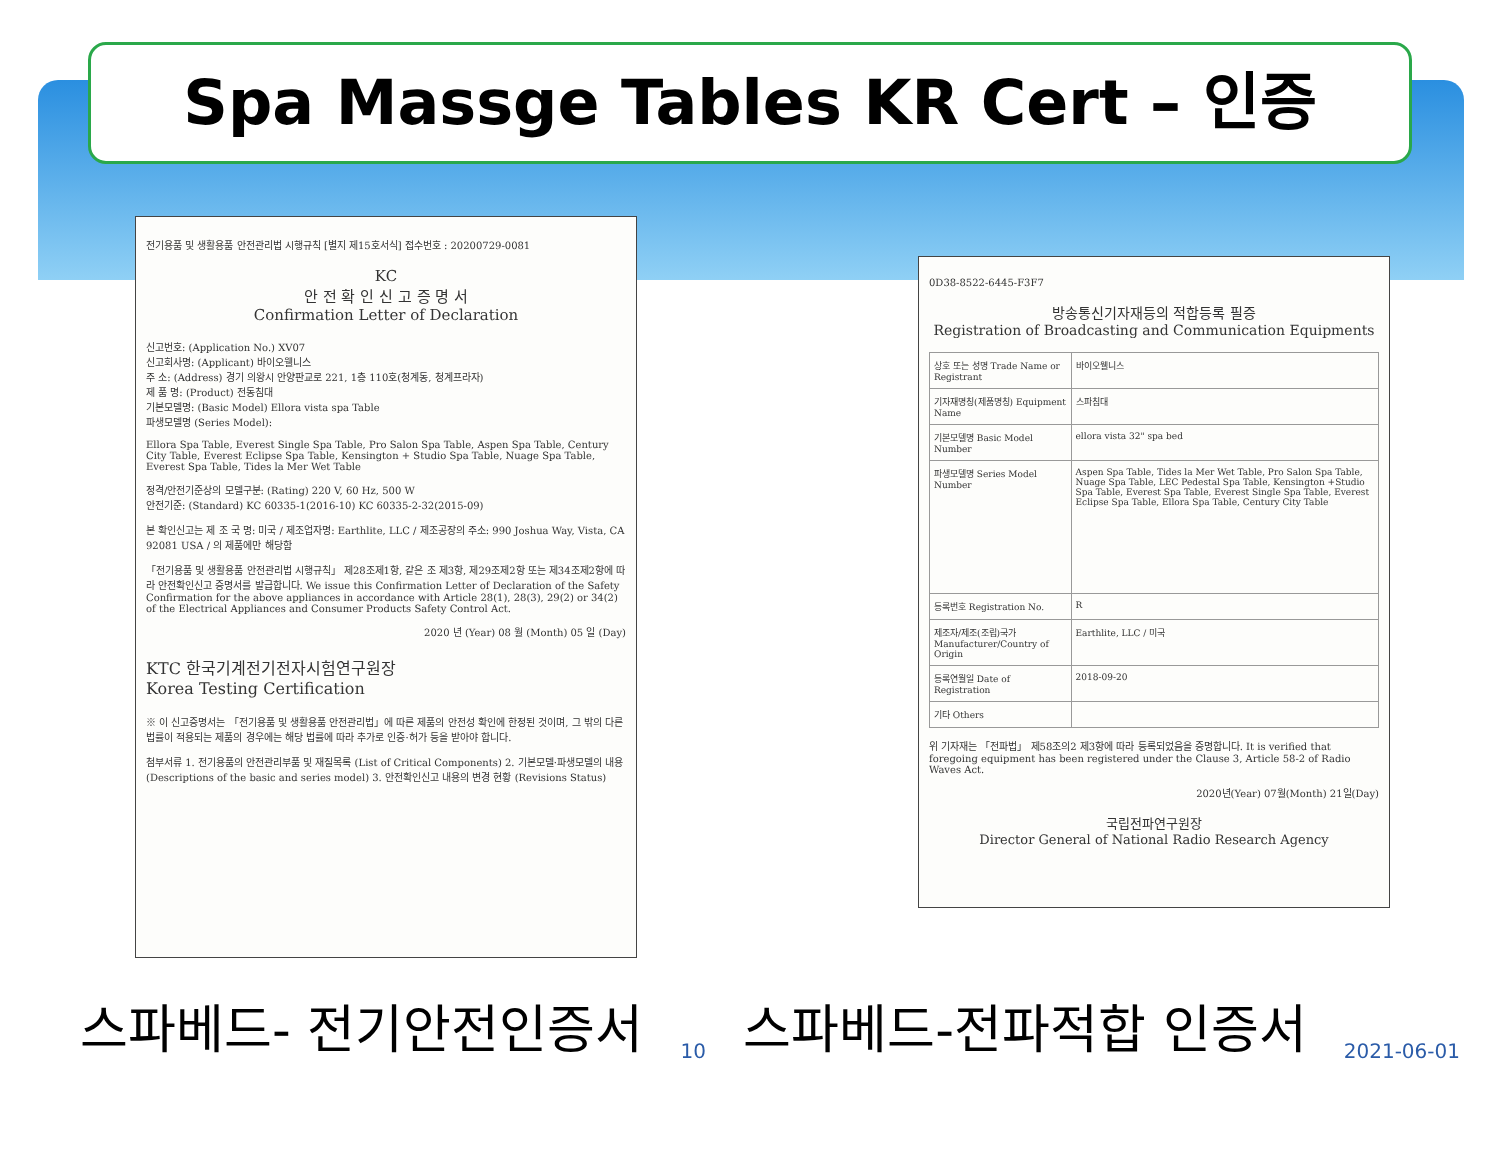Spa Massge Tables KR Cert – 인증
전기용품 및 생활용품 안전관리법 시행규칙 [별지 제15호서식] 접수번호 : 20200729-0081
KC
안 전 확 인 신 고 증 명 서
Confirmation Letter of Declaration
신고번호: (Application No.) XV07
신고회사명: (Applicant) 바이오웰니스
주 소: (Address) 경기 의왕시 안양판교로 221, 1층 110호(청계동, 청계프라자)
제 품 명: (Product) 전동침대
기본모델명: (Basic Model) Ellora vista spa Table
파생모델명 (Series Model):
Ellora Spa Table, Everest Single Spa Table, Pro Salon Spa Table, Aspen Spa Table, Century City Table, Everest Eclipse Spa Table, Kensington + Studio Spa Table, Nuage Spa Table, Everest Spa Table, Tides la Mer Wet Table
정격/안전기준상의 모델구분: (Rating) 220 V, 60 Hz, 500 W
안전기준: (Standard) KC 60335-1(2016-10) KC 60335-2-32(2015-09)
본 확인신고는 제 조 국 명: 미국 / 제조업자명: Earthlite, LLC / 제조공장의 주소: 990 Joshua Way, Vista, CA 92081 USA / 의 제품에만 해당함
「전기용품 및 생활용품 안전관리법 시행규칙」 제28조제1항, 같은 조 제3항, 제29조제2항 또는 제34조제2항에 따라 안전확인신고 증명서를 발급합니다. We issue this Confirmation Letter of Declaration of the Safety Confirmation for the above appliances in accordance with Article 28(1), 28(3), 29(2) or 34(2) of the Electrical Appliances and Consumer Products Safety Control Act.
2020 년 (Year) 08 월 (Month) 05 일 (Day)
KTC 한국기계전기전자시험연구원장
Korea Testing Certification
※ 이 신고증명서는 「전기용품 및 생활용품 안전관리법」에 따른 제품의 안전성 확인에 한정된 것이며, 그 밖의 다른 법률이 적용되는 제품의 경우에는 해당 법률에 따라 추가로 인증·허가 등을 받아야 합니다.
첨부서류 1. 전기용품의 안전관리부품 및 재질목록 (List of Critical Components) 2. 기본모델·파생모델의 내용 (Descriptions of the basic and series model) 3. 안전확인신고 내용의 변경 현황 (Revisions Status)
0D38-8522-6445-F3F7
방송통신기자재등의 적합등록 필증
Registration of Broadcasting and Communication Equipments
| 상호 또는 성명 Trade Name or Registrant | 바이오웰니스 |
| 기자재명칭(제품명칭) Equipment Name | 스파침대 |
| 기본모델명 Basic Model Number | ellora vista 32" spa bed |
| 파생모델명 Series Model Number | Aspen Spa Table, Tides la Mer Wet Table, Pro Salon Spa Table, Nuage Spa Table, LEC Pedestal Spa Table, Kensington +Studio Spa Table, Everest Spa Table, Everest Single Spa Table, Everest Eclipse Spa Table, Ellora Spa Table, Century City Table |
| 등록번호 Registration No. | R |
| 제조자/제조(조립)국가 Manufacturer/Country of Origin | Earthlite, LLC / 미국 |
| 등록연월일 Date of Registration | 2018-09-20 |
| 기타 Others | |
위 기자재는 「전파법」 제58조의2 제3항에 따라 등록되었음을 증명합니다. It is verified that foregoing equipment has been registered under the Clause 3, Article 58-2 of Radio Waves Act.
2020년(Year) 07월(Month) 21일(Day)
국립전파연구원장
Director General of National Radio Research Agency
스파베드- 전기안전인증서 10 스파베드-전파적합 인증서 2021-06-01